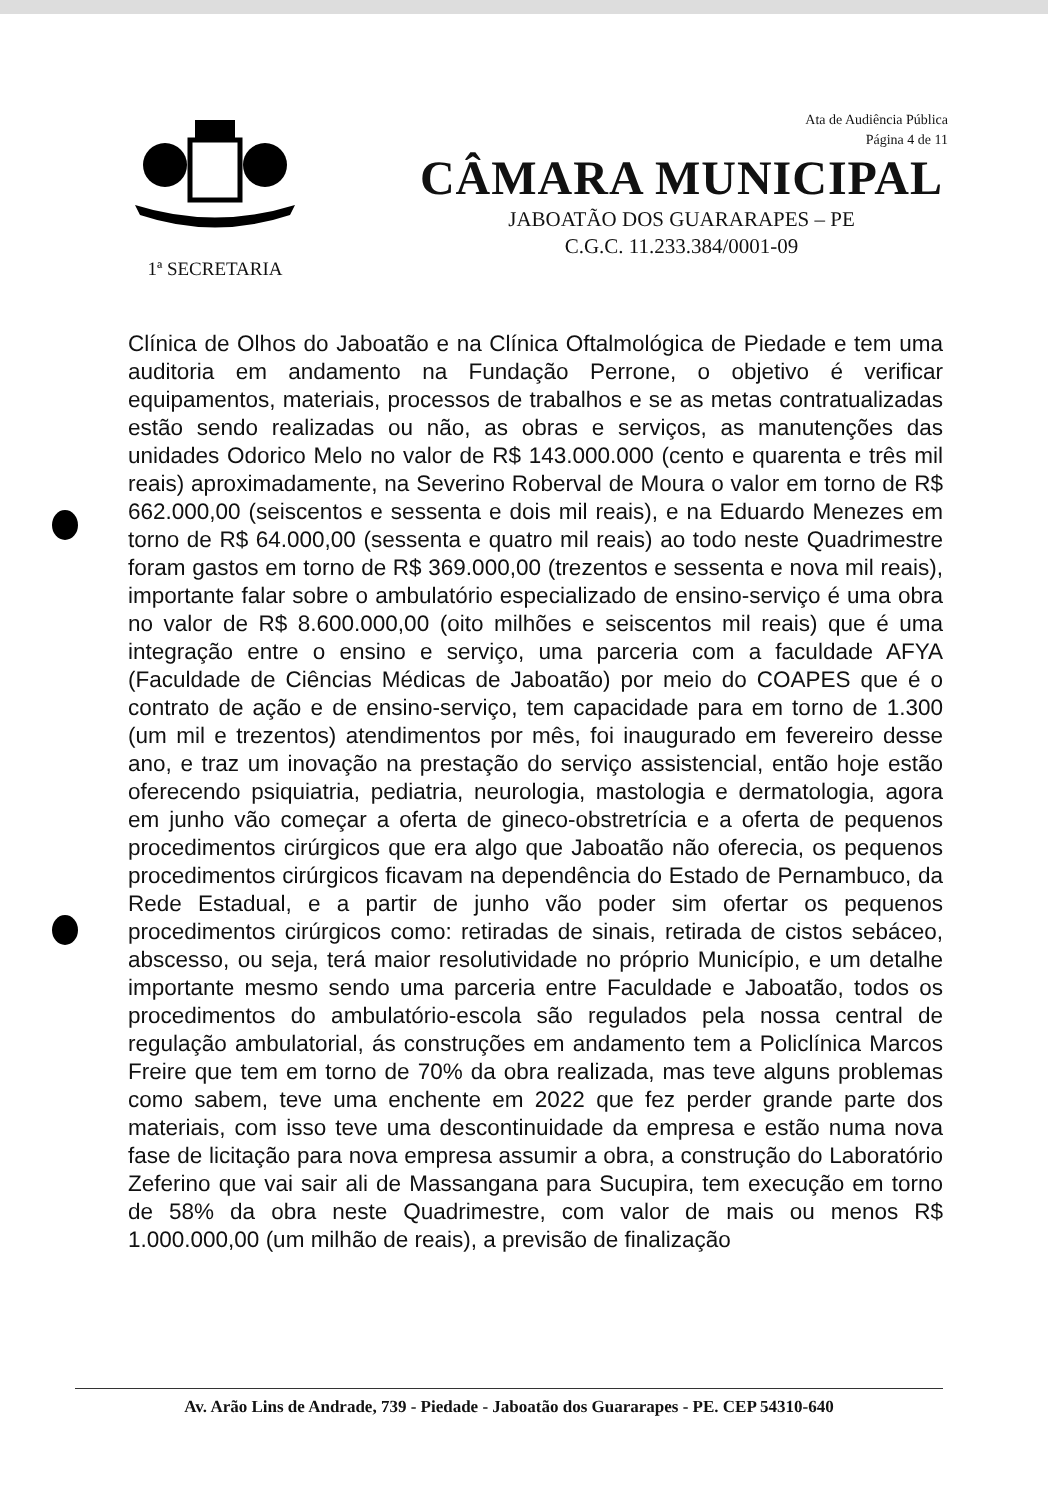Ata de Audiência Pública
Página 4 de 11
1ª SECRETARIA
CÂMARA MUNICIPAL
JABOATÃO DOS GUARARAPES – PE
C.G.C. 11.233.384/0001-09
Clínica de Olhos do Jaboatão e na Clínica Oftalmológica de Piedade e tem uma auditoria em andamento na Fundação Perrone, o objetivo é verificar equipamentos, materiais, processos de trabalhos e se as metas contratualizadas estão sendo realizadas ou não, as obras e serviços, as manutenções das unidades Odorico Melo no valor de R$ 143.000.000 (cento e quarenta e três mil reais) aproximadamente, na Severino Roberval de Moura o valor em torno de R$ 662.000,00 (seiscentos e sessenta e dois mil reais), e na Eduardo Menezes em torno de R$ 64.000,00 (sessenta e quatro mil reais) ao todo neste Quadrimestre foram gastos em torno de R$ 369.000,00 (trezentos e sessenta e nova mil reais), importante falar sobre o ambulatório especializado de ensino-serviço é uma obra no valor de R$ 8.600.000,00 (oito milhões e seiscentos mil reais) que é uma integração entre o ensino e serviço, uma parceria com a faculdade AFYA (Faculdade de Ciências Médicas de Jaboatão) por meio do COAPES que é o contrato de ação e de ensino-serviço, tem capacidade para em torno de 1.300 (um mil e trezentos) atendimentos por mês, foi inaugurado em fevereiro desse ano, e traz um inovação na prestação do serviço assistencial, então hoje estão oferecendo psiquiatria, pediatria, neurologia, mastologia e dermatologia, agora em junho vão começar a oferta de gineco-obstretrícia e a oferta de pequenos procedimentos cirúrgicos que era algo que Jaboatão não oferecia, os pequenos procedimentos cirúrgicos ficavam na dependência do Estado de Pernambuco, da Rede Estadual, e a partir de junho vão poder sim ofertar os pequenos procedimentos cirúrgicos como: retiradas de sinais, retirada de cistos sebáceo, abscesso, ou seja, terá maior resolutividade no próprio Município, e um detalhe importante mesmo sendo uma parceria entre Faculdade e Jaboatão, todos os procedimentos do ambulatório-escola são regulados pela nossa central de regulação ambulatorial, ás construções em andamento tem a Policlínica Marcos Freire que tem em torno de 70% da obra realizada, mas teve alguns problemas como sabem, teve uma enchente em 2022 que fez perder grande parte dos materiais, com isso teve uma descontinuidade da empresa e estão numa nova fase de licitação para nova empresa assumir a obra, a construção do Laboratório Zeferino que vai sair ali de Massangana para Sucupira, tem execução em torno de 58% da obra neste Quadrimestre, com valor de mais ou menos R$ 1.000.000,00 (um milhão de reais), a previsão de finalização
Av. Arão Lins de Andrade, 739 - Piedade - Jaboatão dos Guararapes - PE. CEP 54310-640